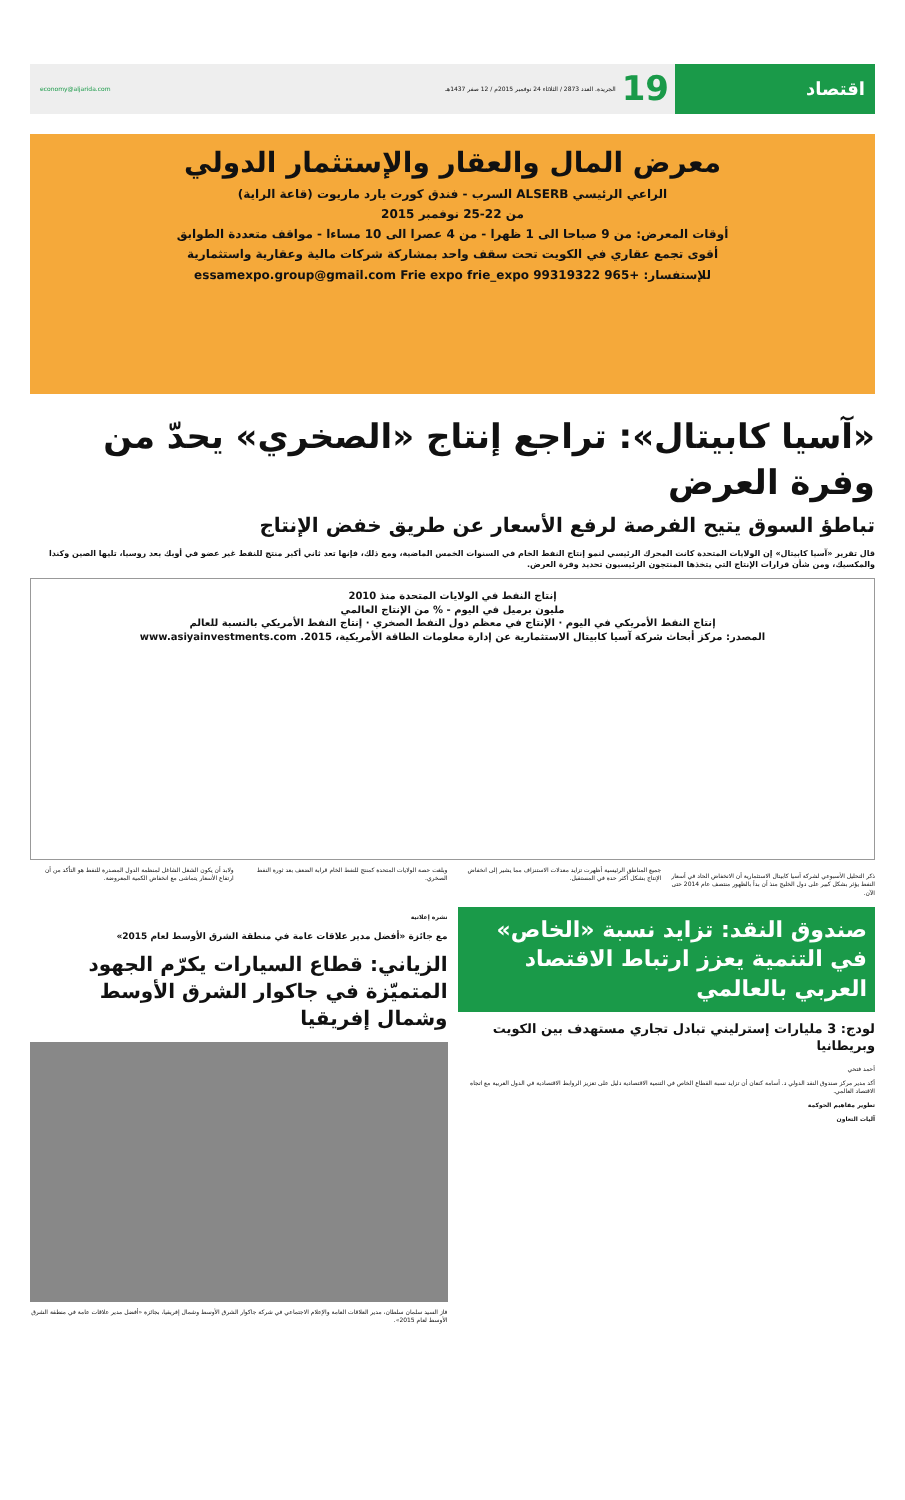اقتصاد
19 الجريدة. العدد 2873 / الثلاثاء 24 نوفمبر 2015م / 12 صفر 1437هـ economy@aljarida.com
معرض المال والعقار والإستثمار الدولي
الراعي الرئيسي ALSERB السرب - فندق كورت يارد ماريوت (قاعة الراية)
من 22-25 نوفمبر 2015
أوقات المعرض: من 9 صباحا الى 1 ظهرا - من 4 عصرا الى 10 مساءا - مواقف متعددة الطوابق
أقوى تجمع عقاري في الكويت تحت سقف واحد بمشاركة شركات مالية وعقارية واستثمارية
للإستفسار: +965 99319322 essamexpo.group@gmail.com Frie expo frie_expo
«آسيا كابيتال»: تراجع إنتاج «الصخري» يحدّ من وفرة العرض
تباطؤ السوق يتيح الفرصة لرفع الأسعار عن طريق خفض الإنتاج
قال تقرير «آسيا كابيتال» إن الولايات المتحدة كانت المحرك الرئيسي لنمو إنتاج النفط الخام في السنوات الخمس الماضية، ومع ذلك، فإنها تعد ثاني أكبر منتج للنفط غير عضو في أوبك بعد روسيا، تليها الصين وكندا والمكسيك، ومن شأن قرارات الإنتاج التي يتخذها المنتجون الرئيسيون تحديد وفرة العرض.
إنتاج النفط في الولايات المتحدة منذ 2010
مليون برميل في اليوم - % من الإنتاج العالمي
إنتاج النفط الأمريكي في اليوم · الإنتاج في معظم دول النفط الصخري · إنتاج النفط الأمريكي بالنسبة للعالم
المصدر: مركز أبحاث شركة آسيا كابيتال الاستثمارية عن إدارة معلومات الطاقة الأمريكية، 2015. www.asiyainvestments.com
ذكر التحليل الأسبوعي لشركة آسيا كابيتال الاستثمارية أن الانخفاض الحاد في أسعار النفط يؤثر بشكل كبير على دول الخليج منذ أن بدأ بالظهور منتصف عام 2014 حتى الآن.
جميع المناطق الرئيسية أظهرت تزايد معدلات الاستنزاف مما يشير إلى انخفاض الإنتاج بشكل أكثر حدة في المستقبل.
وبلغت حصة الولايات المتحدة كمنتج للنفط الخام قرابة الضعف بعد ثورة النفط الصخري.
ولابد أن يكون الشغل الشاغل لمنظمة الدول المصدرة للنفط هو التأكد من أن ارتفاع الأسعار يتماشى مع انخفاض الكمية المعروضة.
صندوق النقد: تزايد نسبة «الخاص» في التنمية يعزز ارتباط الاقتصاد العربي بالعالمي
لودج: 3 مليارات إسترليني تبادل تجاري مستهدف بين الكويت وبريطانيا
أحمد فتحي
أكد مدير مركز صندوق النقد الدولي د. أسامة كنعان أن تزايد نسبة القطاع الخاص في التنمية الاقتصادية دليل على تعزيز الروابط الاقتصادية في الدول العربية مع اتجاه الاقتصاد العالمي.
تطوير مفاهيم الحوكمة
آليات التعاون
نشرة إعلانية
مع جائزة «أفضل مدير علاقات عامة في منطقة الشرق الأوسط لعام 2015»
الزياني: قطاع السيارات يكرّم الجهود المتميّزة في جاكوار الشرق الأوسط وشمال إفريقيا
فاز السيد سلمان سلطان، مدير العلاقات العامة والإعلام الاجتماعي في شركة جاكوار الشرق الأوسط وشمال إفريقيا، بجائزة «أفضل مدير علاقات عامة في منطقة الشرق الأوسط لعام 2015».